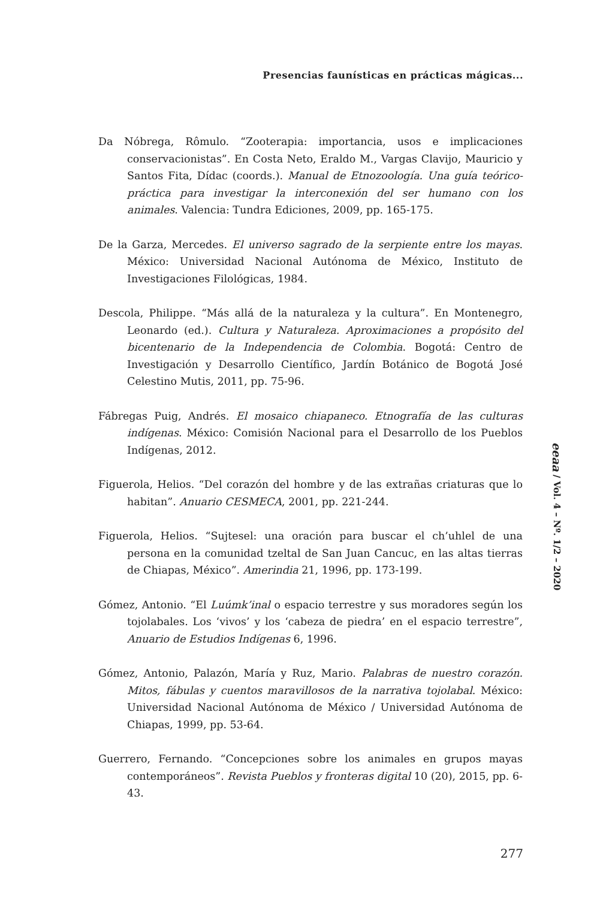Presencias faunísticas en prácticas mágicas...
Da Nóbrega, Rômulo. “Zooterapia: importancia, usos e implicaciones conservacionistas”. En Costa Neto, Eraldo M., Vargas Clavijo, Mauricio y Santos Fita, Dídac (coords.). Manual de Etnozoología. Una guía teórico-práctica para investigar la interconexión del ser humano con los animales. Valencia: Tundra Ediciones, 2009, pp. 165-175.
De la Garza, Mercedes. El universo sagrado de la serpiente entre los mayas. México: Universidad Nacional Autónoma de México, Instituto de Investigaciones Filológicas, 1984.
Descola, Philippe. “Más allá de la naturaleza y la cultura”. En Montenegro, Leonardo (ed.). Cultura y Naturaleza. Aproximaciones a propósito del bicentenario de la Independencia de Colombia. Bogotá: Centro de Investigación y Desarrollo Científico, Jardín Botánico de Bogotá José Celestino Mutis, 2011, pp. 75-96.
Fábregas Puig, Andrés. El mosaico chiapaneco. Etnografía de las culturas indígenas. México: Comisión Nacional para el Desarrollo de los Pueblos Indígenas, 2012.
Figuerola, Helios. “Del corazón del hombre y de las extrañas criaturas que lo habitan”. Anuario CESMECA, 2001, pp. 221-244.
Figuerola, Helios. “Sujtesel: una oración para buscar el ch’uhlel de una persona en la comunidad tzeltal de San Juan Cancuc, en las altas tierras de Chiapas, México”. Amerindia 21, 1996, pp. 173-199.
Gómez, Antonio. “El Luúmk’inal o espacio terrestre y sus moradores según los tojolabales. Los ‘vivos’ y los ‘cabeza de piedra’ en el espacio terrestre”, Anuario de Estudios Indígenas 6, 1996.
Gómez, Antonio, Palazón, María y Ruz, Mario. Palabras de nuestro corazón. Mitos, fábulas y cuentos maravillosos de la narrativa tojolabal. México: Universidad Nacional Autónoma de México / Universidad Autónoma de Chiapas, 1999, pp. 53-64.
Guerrero, Fernando. “Concepciones sobre los animales en grupos mayas contemporáneos”. Revista Pueblos y fronteras digital 10 (20), 2015, pp. 6-43.
eeaa / Vol. 4 – Nº. 1/2 – 2020
277